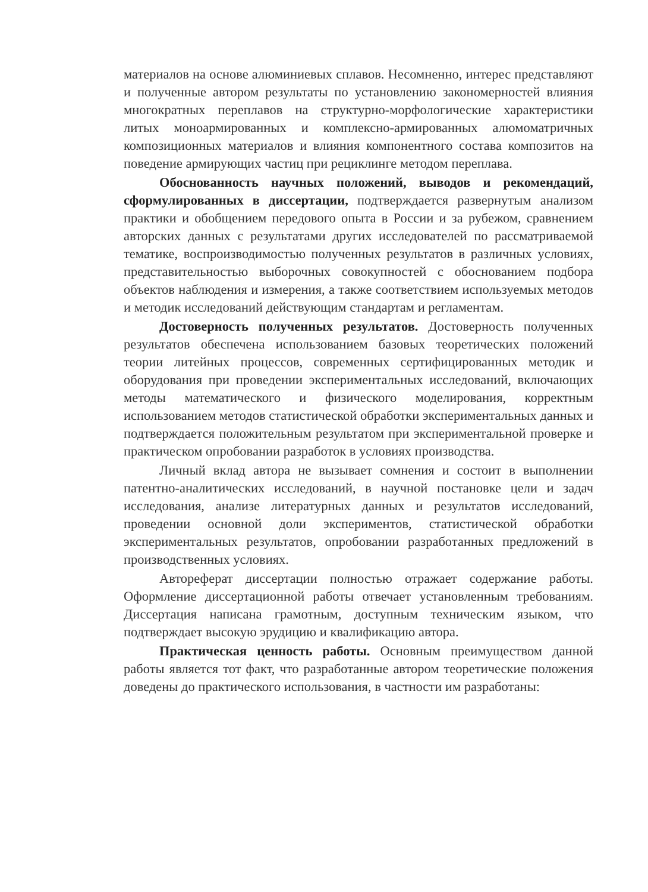материалов на основе алюминиевых сплавов. Несомненно, интерес представляют и полученные автором результаты по установлению закономерностей влияния многократных переплавов на структурно-морфологические характеристики литых моноармированных и комплексно-армированных алюмоматричных композиционных материалов и влияния компонентного состава композитов на поведение армирующих частиц при рециклинге методом переплава.
Обоснованность научных положений, выводов и рекомендаций, сформулированных в диссертации, подтверждается развернутым анализом практики и обобщением передового опыта в России и за рубежом, сравнением авторских данных с результатами других исследователей по рассматриваемой тематике, воспроизводимостью полученных результатов в различных условиях, представительностью выборочных совокупностей с обоснованием подбора объектов наблюдения и измерения, а также соответствием используемых методов и методик исследований действующим стандартам и регламентам.
Достоверность полученных результатов. Достоверность полученных результатов обеспечена использованием базовых теоретических положений теории литейных процессов, современных сертифицированных методик и оборудования при проведении экспериментальных исследований, включающих методы математического и физического моделирования, корректным использованием методов статистической обработки экспериментальных данных и подтверждается положительным результатом при экспериментальной проверке и практическом опробовании разработок в условиях производства.
Личный вклад автора не вызывает сомнения и состоит в выполнении патентно-аналитических исследований, в научной постановке цели и задач исследования, анализе литературных данных и результатов исследований, проведении основной доли экспериментов, статистической обработки экспериментальных результатов, опробовании разработанных предложений в производственных условиях.
Автореферат диссертации полностью отражает содержание работы. Оформление диссертационной работы отвечает установленным требованиям. Диссертация написана грамотным, доступным техническим языком, что подтверждает высокую эрудицию и квалификацию автора.
Практическая ценность работы. Основным преимуществом данной работы является тот факт, что разработанные автором теоретические положения доведены до практического использования, в частности им разработаны: